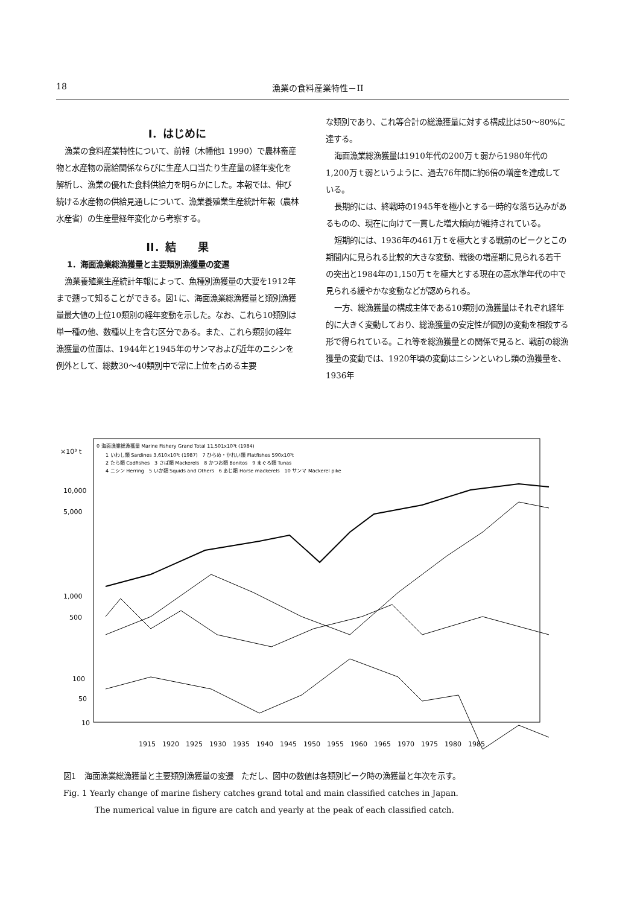18 漁業の食料産業特性－II
I．はじめに
漁業の食料産業特性について、前報（木幡他1 1990）で農林畜産物と水産物の需給関係ならびに生産人口当たり生産量の経年変化を解析し、漁業の優れた食料供給力を明らかにした。本報では、伸び続ける水産物の供給見通しについて、漁業養殖業生産統計年報（農林水産省）の生産量経年変化から考察する。
II．結　　果
1．海面漁業総漁獲量と主要類別漁獲量の変遷
漁業養殖業生産統計年報によって、魚種別漁獲量の大要を1912年まで遡って知ることができる。図1に、海面漁業総漁獲量と類別漁獲量最大値の上位10類別の経年変動を示した。なお、これら10類別は単一種の他、数種以上を含む区分である。また、これら類別の経年漁獲量の位置は、1944年と1945年のサンマおよび近年のニシンを例外として、総数30～40類別中で常に上位を占める主要
な類別であり、これ等合計の総漁獲量に対する構成比は50～80%に達する。
海面漁業総漁獲量は1910年代の200万ｔ弱から1980年代の1,200万ｔ弱というように、過去76年間に約6倍の増産を達成している。
長期的には、終戦時の1945年を極小とする一時的な落ち込みがあるものの、現在に向けて一貫した増大傾向が維持されている。
短期的には、1936年の461万ｔを極大とする戦前のピークとこの期間内に見られる比較的大きな変動、戦後の増産期に見られる若干の突出と1984年の1,150万ｔを極大とする現在の高水準年代の中で見られる緩やかな変動などが認められる。
一方、総漁獲量の構成主体である10類別の漁獲量はそれぞれ経年的に大きく変動しており、総漁獲量の安定性が個別の変動を相殺する形で得られている。これ等を総漁獲量との関係で見ると、戦前の総漁獲量の変動では、1920年頃の変動はニシンといわし類の漁獲量を、1936年
×10³ t
10,000
5,000
1,000
500
100
50
10
0 海面漁業総漁獲量 Marine Fishery Grand Total 11,501x10³t (1984)
1 いわし類 Sardines 3,610x10³t (1987)　7 ひらめ・かれい類 Flatfishes 590x10³t
2 たら類 Codfishes　3 さば類 Mackerels　8 かつお類 Bonitos　9 まぐろ類 Tunas
4 ニシン Herring　5 いか類 Squids and Others　6 あじ類 Horse mackerels　10 サンマ Mackerel pike
1915　1920　1925　1930　1935　1940　1945　1950　1955　1960　1965　1970　1975　1980　1985
図1　海面漁業総漁獲量と主要類別漁獲量の変遷　ただし、図中の数値は各類別ピーク時の漁獲量と年次を示す。
Fig. 1 Yearly change of marine fishery catches grand total and main classified catches in Japan.
The numerical value in figure are catch and yearly at the peak of each classified catch.